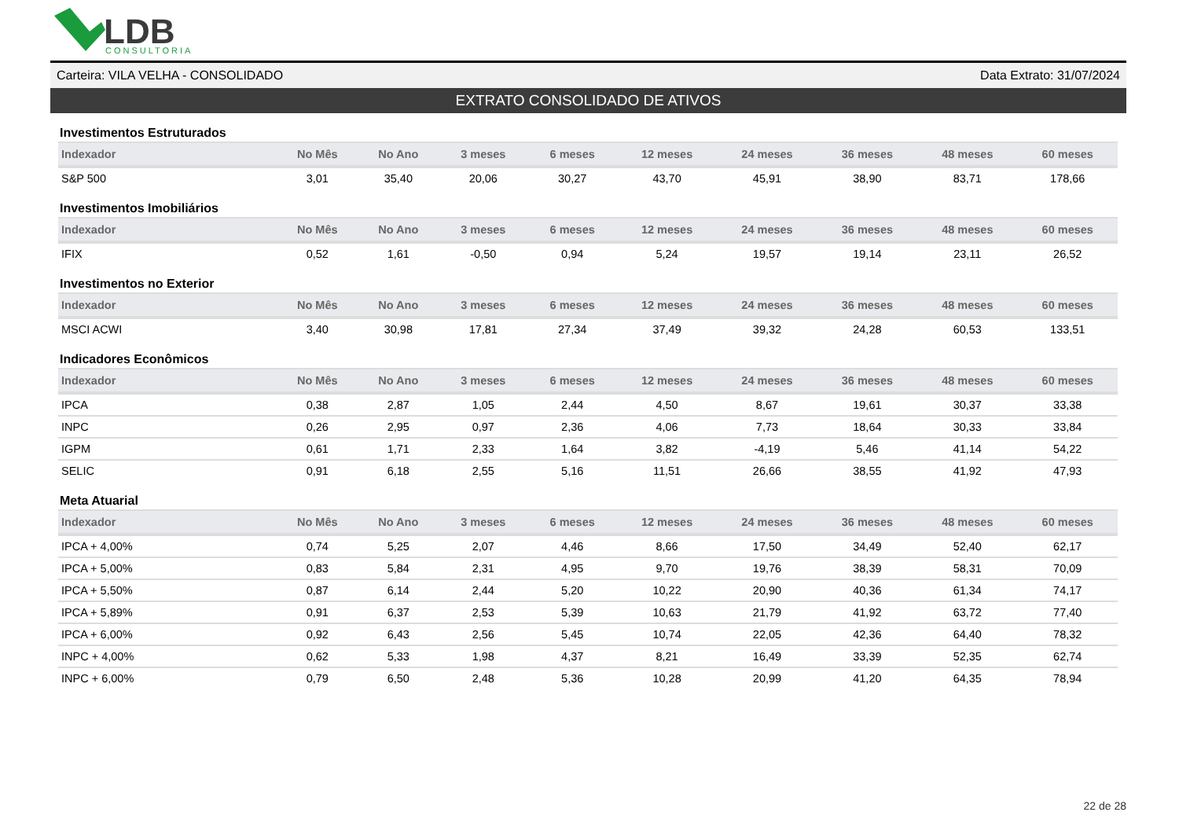LDB
CONSULTORIA
Carteira: VILA VELHA - CONSOLIDADO Data Extrato: 31/07/2024
EXTRATO CONSOLIDADO DE ATIVOS
Investimentos Estruturados
| Indexador | No Mês | No Ano | 3 meses | 6 meses | 12 meses | 24 meses | 36 meses | 48 meses | 60 meses |
| --- | --- | --- | --- | --- | --- | --- | --- | --- | --- |
| S&P 500 | 3,01 | 35,40 | 20,06 | 30,27 | 43,70 | 45,91 | 38,90 | 83,71 | 178,66 |
Investimentos Imobiliários
| Indexador | No Mês | No Ano | 3 meses | 6 meses | 12 meses | 24 meses | 36 meses | 48 meses | 60 meses |
| --- | --- | --- | --- | --- | --- | --- | --- | --- | --- |
| IFIX | 0,52 | 1,61 | -0,50 | 0,94 | 5,24 | 19,57 | 19,14 | 23,11 | 26,52 |
Investimentos no Exterior
| Indexador | No Mês | No Ano | 3 meses | 6 meses | 12 meses | 24 meses | 36 meses | 48 meses | 60 meses |
| --- | --- | --- | --- | --- | --- | --- | --- | --- | --- |
| MSCI ACWI | 3,40 | 30,98 | 17,81 | 27,34 | 37,49 | 39,32 | 24,28 | 60,53 | 133,51 |
Indicadores Econômicos
| Indexador | No Mês | No Ano | 3 meses | 6 meses | 12 meses | 24 meses | 36 meses | 48 meses | 60 meses |
| --- | --- | --- | --- | --- | --- | --- | --- | --- | --- |
| IPCA | 0,38 | 2,87 | 1,05 | 2,44 | 4,50 | 8,67 | 19,61 | 30,37 | 33,38 |
| INPC | 0,26 | 2,95 | 0,97 | 2,36 | 4,06 | 7,73 | 18,64 | 30,33 | 33,84 |
| IGPM | 0,61 | 1,71 | 2,33 | 1,64 | 3,82 | -4,19 | 5,46 | 41,14 | 54,22 |
| SELIC | 0,91 | 6,18 | 2,55 | 5,16 | 11,51 | 26,66 | 38,55 | 41,92 | 47,93 |
Meta Atuarial
| Indexador | No Mês | No Ano | 3 meses | 6 meses | 12 meses | 24 meses | 36 meses | 48 meses | 60 meses |
| --- | --- | --- | --- | --- | --- | --- | --- | --- | --- |
| IPCA + 4,00% | 0,74 | 5,25 | 2,07 | 4,46 | 8,66 | 17,50 | 34,49 | 52,40 | 62,17 |
| IPCA + 5,00% | 0,83 | 5,84 | 2,31 | 4,95 | 9,70 | 19,76 | 38,39 | 58,31 | 70,09 |
| IPCA + 5,50% | 0,87 | 6,14 | 2,44 | 5,20 | 10,22 | 20,90 | 40,36 | 61,34 | 74,17 |
| IPCA + 5,89% | 0,91 | 6,37 | 2,53 | 5,39 | 10,63 | 21,79 | 41,92 | 63,72 | 77,40 |
| IPCA + 6,00% | 0,92 | 6,43 | 2,56 | 5,45 | 10,74 | 22,05 | 42,36 | 64,40 | 78,32 |
| INPC + 4,00% | 0,62 | 5,33 | 1,98 | 4,37 | 8,21 | 16,49 | 33,39 | 52,35 | 62,74 |
| INPC + 6,00% | 0,79 | 6,50 | 2,48 | 5,36 | 10,28 | 20,99 | 41,20 | 64,35 | 78,94 |
22 de 28